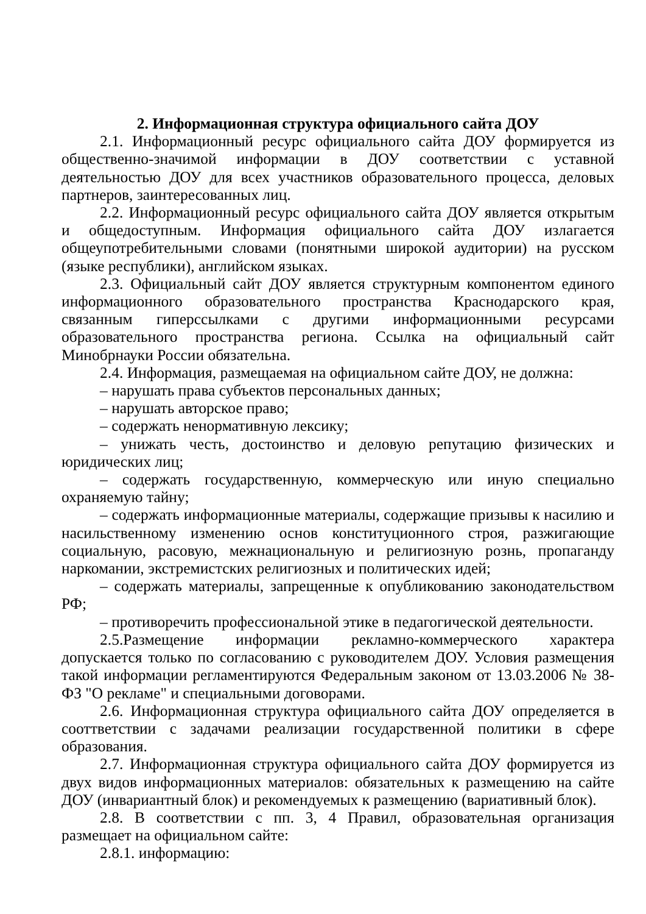2. Информационная структура официального сайта ДОУ
2.1. Информационный ресурс официального сайта ДОУ формируется из общественно-значимой информации в ДОУ соответствии с уставной деятельностью ДОУ для всех участников образовательного процесса, деловых партнеров, заинтересованных лиц.
2.2. Информационный ресурс официального сайта ДОУ является открытым и общедоступным. Информация официального сайта ДОУ излагается общеупотребительными словами (понятными широкой аудитории) на русском (языке республики), английском языках.
2.3. Официальный сайт ДОУ является структурным компонентом единого информационного образовательного пространства Краснодарского края, связанным гиперссылками с другими информационными ресурсами образовательного пространства региона. Ссылка на официальный сайт Минобрнауки России обязательна.
2.4. Информация, размещаемая на официальном сайте ДОУ, не должна:
– нарушать права субъектов персональных данных;
– нарушать авторское право;
– содержать ненормативную лексику;
– унижать честь, достоинство и деловую репутацию физических и юридических лиц;
– содержать государственную, коммерческую или иную специально охраняемую тайну;
– содержать информационные материалы, содержащие призывы к насилию и насильственному изменению основ конституционного строя, разжигающие социальную, расовую, межнациональную и религиозную рознь, пропаганду наркомании, экстремистских религиозных и политических идей;
– содержать материалы, запрещенные к опубликованию законодательством РФ;
– противоречить профессиональной этике в педагогической деятельности.
2.5.Размещение информации рекламно-коммерческого характера допускается только по согласованию с руководителем ДОУ. Условия размещения такой информации регламентируются Федеральным законом от 13.03.2006 № 38-ФЗ "О рекламе" и специальными договорами.
2.6. Информационная структура официального сайта ДОУ определяется в сооттветствии с задачами реализации государственной политики в сфере образования.
2.7. Информационная структура официального сайта ДОУ формируется из двух видов информационных материалов: обязательных к размещению на сайте ДОУ (инвариантный блок) и рекомендуемых к размещению (вариативный блок).
2.8. В соответствии с пп. 3, 4 Правил, образовательная организация размещает на официальном сайте:
2.8.1. информацию: